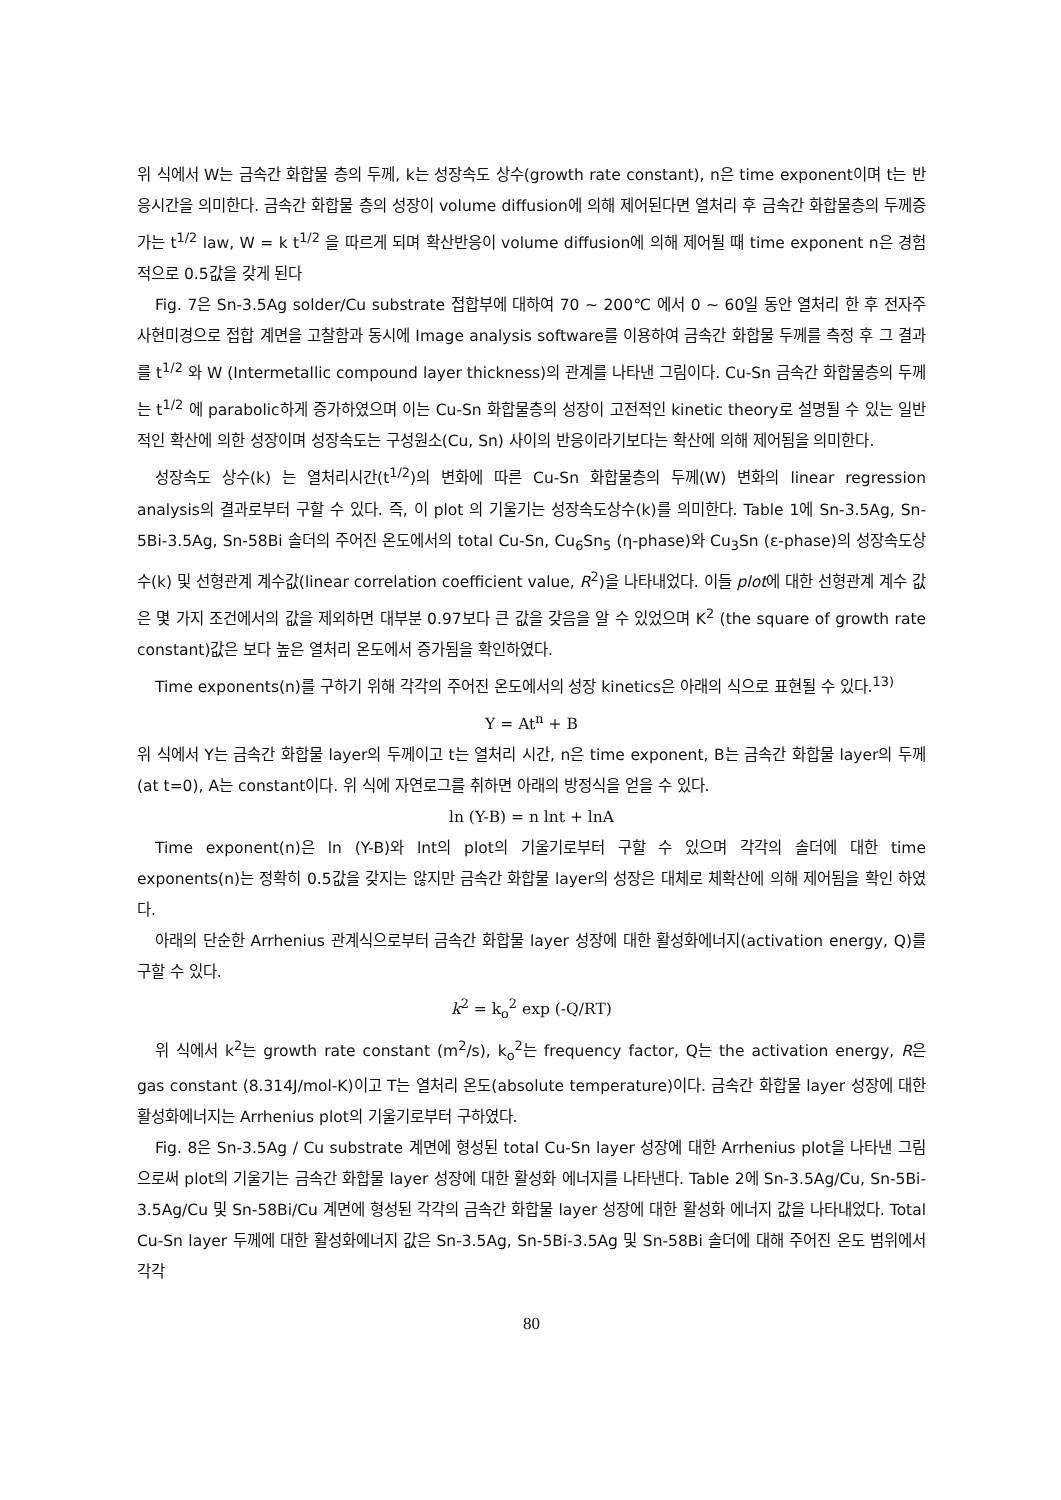위 식에서 W는 금속간 화합물 층의 두께, k는 성장속도 상수(growth rate constant), n은 time exponent이며 t는 반응시간을 의미한다. 금속간 화합물 층의 성장이 volume diffusion에 의해 제어된다면 열처리 후 금속간 화합물층의 두께증가는 t<sup>1/2</sup> law, W = k t<sup>1/2</sup> 을 따르게 되며 확산반응이 volume diffusion에 의해 제어될 때 time exponent n은 경험적으로 0.5값을 갖게 된다
Fig. 7은 Sn-3.5Ag solder/Cu substrate 접합부에 대하여 70 ~ 200℃ 에서 0 ~ 60일 동안 열처리 한 후 전자주사현미경으로 접합 계면을 고찰함과 동시에 Image analysis software를 이용하여 금속간 화합물 두께를 측정 후 그 결과를 t<sup>1/2</sup> 와 W (Intermetallic compound layer thickness)의 관계를 나타낸 그림이다. Cu-Sn 금속간 화합물층의 두께는 t<sup>1/2</sup> 에 parabolic하게 증가하였으며 이는 Cu-Sn 화합물층의 성장이 고전적인 kinetic theory로 설명될 수 있는 일반적인 확산에 의한 성장이며 성장속도는 구성원소(Cu, Sn) 사이의 반응이라기보다는 확산에 의해 제어됨을 의미한다.
성장속도 상수(k) 는 열처리시간(t<sup>1/2</sup>)의 변화에 따른 Cu-Sn 화합물층의 두께(W) 변화의 linear regression analysis의 결과로부터 구할 수 있다. 즉, 이 plot 의 기울기는 성장속도상수(k)를 의미한다. Table 1에 Sn-3.5Ag, Sn-5Bi-3.5Ag, Sn-58Bi 솔더의 주어진 온도에서의 total Cu-Sn, Cu<sub>6</sub>Sn<sub>5</sub> (η-phase)와 Cu<sub>3</sub>Sn (ε-phase)의 성장속도상수(k) 및 선형관계 계수값(linear correlation coefficient value, R<sup>2</sup>)을 나타내었다. 이들 plot에 대한 선형관계 계수 값은 몇 가지 조건에서의 값을 제외하면 대부분 0.97보다 큰 값을 갖음을 알 수 있었으며 K<sup>2</sup> (the square of growth rate constant)값은 보다 높은 열처리 온도에서 증가됨을 확인하였다.
Time exponents(n)를 구하기 위해 각각의 주어진 온도에서의 성장 kinetics은 아래의 식으로 표현될 수 있다.<sup>13)</sup>
Y = At<sup>n</sup> + B
위 식에서 Y는 금속간 화합물 layer의 두께이고 t는 열처리 시간, n은 time exponent, B는 금속간 화합물 layer의 두께(at t=0), A는 constant이다. 위 식에 자연로그를 취하면 아래의 방정식을 얻을 수 있다.
ln (Y-B) = n lnt + lnA
Time exponent(n)은 ln (Y-B)와 lnt의 plot의 기울기로부터 구할 수 있으며 각각의 솔더에 대한 time exponents(n)는 정확히 0.5값을 갖지는 않지만 금속간 화합물 layer의 성장은 대체로 체확산에 의해 제어됨을 확인 하였다.
아래의 단순한 Arrhenius 관계식으로부터 금속간 화합물 layer 성장에 대한 활성화에너지(activation energy, Q)를 구할 수 있다.
k<sup>2</sup> = k<sub>o</sub><sup>2</sup> exp (-Q/RT)
위 식에서 k<sup>2</sup>는 growth rate constant (m<sup>2</sup>/s), k<sub>o</sub><sup>2</sup>는 frequency factor, Q는 the activation energy, R은 gas constant (8.314J/mol-K)이고 T는 열처리 온도(absolute temperature)이다. 금속간 화합물 layer 성장에 대한 활성화에너지는 Arrhenius plot의 기울기로부터 구하였다.
Fig. 8은 Sn-3.5Ag / Cu substrate 계면에 형성된 total Cu-Sn layer 성장에 대한 Arrhenius plot을 나타낸 그림으로써 plot의 기울기는 금속간 화합물 layer 성장에 대한 활성화 에너지를 나타낸다. Table 2에 Sn-3.5Ag/Cu, Sn-5Bi-3.5Ag/Cu 및 Sn-58Bi/Cu 계면에 형성된 각각의 금속간 화합물 layer 성장에 대한 활성화 에너지 값을 나타내었다. Total Cu-Sn layer 두께에 대한 활성화에너지 값은 Sn-3.5Ag, Sn-5Bi-3.5Ag 및 Sn-58Bi 솔더에 대해 주어진 온도 범위에서 각각
80